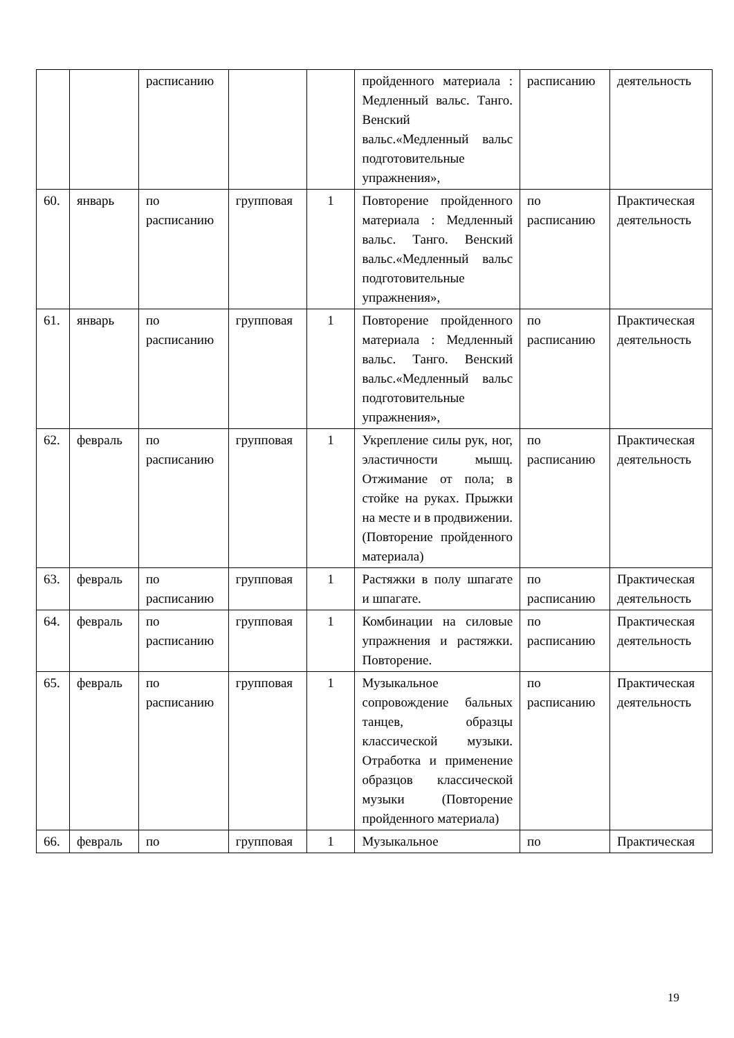| | | расписанию | | | пройденного материала : Медленный вальс. Танго. Венский вальс.«Медленный вальс подготовительные упражнения», | расписанию | деятельность |
| 60. | январь | по расписанию | групповая | 1 | Повторение пройденного материала : Медленный вальс. Танго. Венский вальс.«Медленный вальс подготовительные упражнения», | по расписанию | Практическая деятельность |
| 61. | январь | по расписанию | групповая | 1 | Повторение пройденного материала : Медленный вальс. Танго. Венский вальс.«Медленный вальс подготовительные упражнения», | по расписанию | Практическая деятельность |
| 62. | февраль | по расписанию | групповая | 1 | Укрепление силы рук, ног, эластичности мышц. Отжимание от пола; в стойке на руках. Прыжки на месте и в продвижении. (Повторение пройденного материала) | по расписанию | Практическая деятельность |
| 63. | февраль | по расписанию | групповая | 1 | Растяжки в полу шпагате и шпагате. | по расписанию | Практическая деятельность |
| 64. | февраль | по расписанию | групповая | 1 | Комбинации на силовые упражнения и растяжки. Повторение. | по расписанию | Практическая деятельность |
| 65. | февраль | по расписанию | групповая | 1 | Музыкальное сопровождение бальных танцев, образцы классической музыки. Отработка и применение образцов классической музыки (Повторение пройденного материала) | по расписанию | Практическая деятельность |
| 66. | февраль | по | групповая | 1 | Музыкальное | по | Практическая |
19